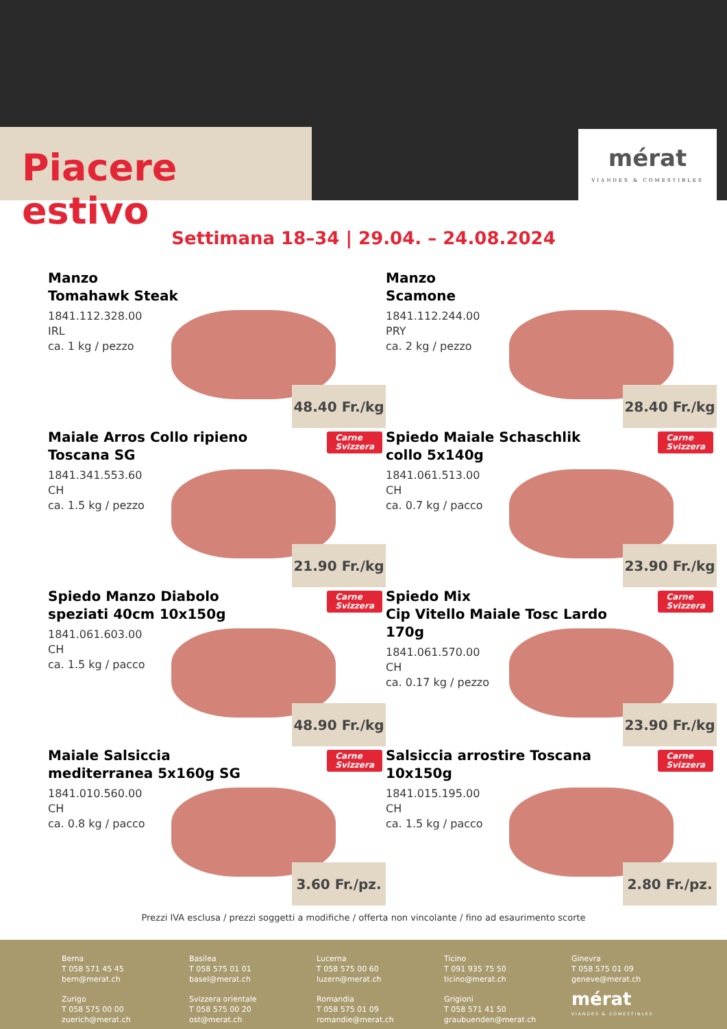Piacere estivo
mérat
VIANDES & COMESTIBLES
Settimana 18–34 | 29.04. – 24.08.2024
Manzo
Tomahawk Steak
1841.112.328.00
IRL
ca. 1 kg / pezzo
48.40 Fr./kg
Manzo
Scamone
1841.112.244.00
PRY
ca. 2 kg / pezzo
28.40 Fr./kg
Maiale Arros Collo ripieno Toscana SG
Carne
Svizzera
1841.341.553.60
CH
ca. 1.5 kg / pezzo
21.90 Fr./kg
Spiedo Maiale Schaschlik collo 5x140g
Carne
Svizzera
1841.061.513.00
CH
ca. 0.7 kg / pacco
23.90 Fr./kg
Spiedo Manzo Diabolo speziati 40cm 10x150g
Carne
Svizzera
1841.061.603.00
CH
ca. 1.5 kg / pacco
48.90 Fr./kg
Spiedo Mix
Cip Vitello Maiale Tosc Lardo 170g
Carne
Svizzera
1841.061.570.00
CH
ca. 0.17 kg / pezzo
23.90 Fr./kg
Maiale Salsiccia mediterranea 5x160g SG
Carne
Svizzera
1841.010.560.00
CH
ca. 0.8 kg / pacco
3.60 Fr./pz.
Salsiccia arrostire Toscana 10x150g
Carne
Svizzera
1841.015.195.00
CH
ca. 1.5 kg / pacco
2.80 Fr./pz.
Prezzi IVA esclusa / prezzi soggetti a modifiche / offerta non vincolante / fino ad esaurimento scorte
Berna
T 058 571 45 45
bern@merat.ch
Basilea
T 058 575 01 01
basel@merat.ch
Lucerna
T 058 575 00 60
luzern@merat.ch
Ticino
T 091 935 75 50
ticino@merat.ch
Ginevra
T 058 575 01 09
geneve@merat.ch
Zurigo
T 058 575 00 00
zuerich@merat.ch
Svizzera orientale
T 058 575 00 20
ost@merat.ch
Romandia
T 058 575 01 09
romandie@merat.ch
Grigioni
T 058 571 41 50
graubuenden@merat.ch
mérat
VIANDES & COMESTIBLES